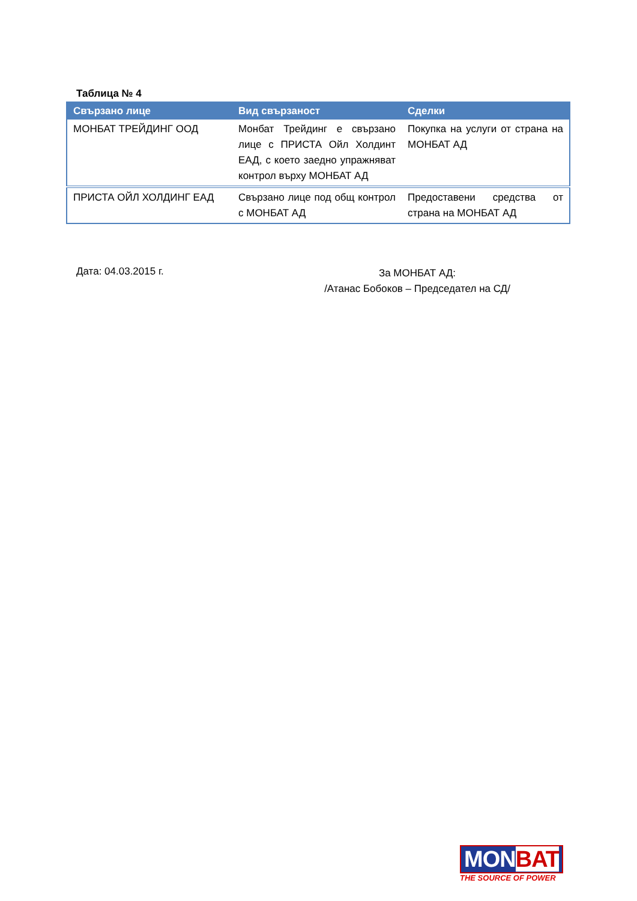Таблица № 4
| Свързано лице | Вид свързаност | Сделки |
| --- | --- | --- |
| МОНБАТ ТРЕЙДИНГ ООД | Монбат Трейдинг е свързано лице с ПРИСТА Ойл Холдинт ЕАД, с което заедно упражняват контрол върху МОНБАТ АД | Покупка на услуги от страна на МОНБАТ АД |
| ПРИСТА ОЙЛ ХОЛДИНГ ЕАД | Свързано лице под общ контрол с МОНБАТ АД | Предоставени средства от страна на МОНБАТ АД |
Дата: 04.03.2015 г.
За МОНБАТ АД:
/Атанас Бобоков – Председател на СД/
MONBAT
THE SOURCE OF POWER